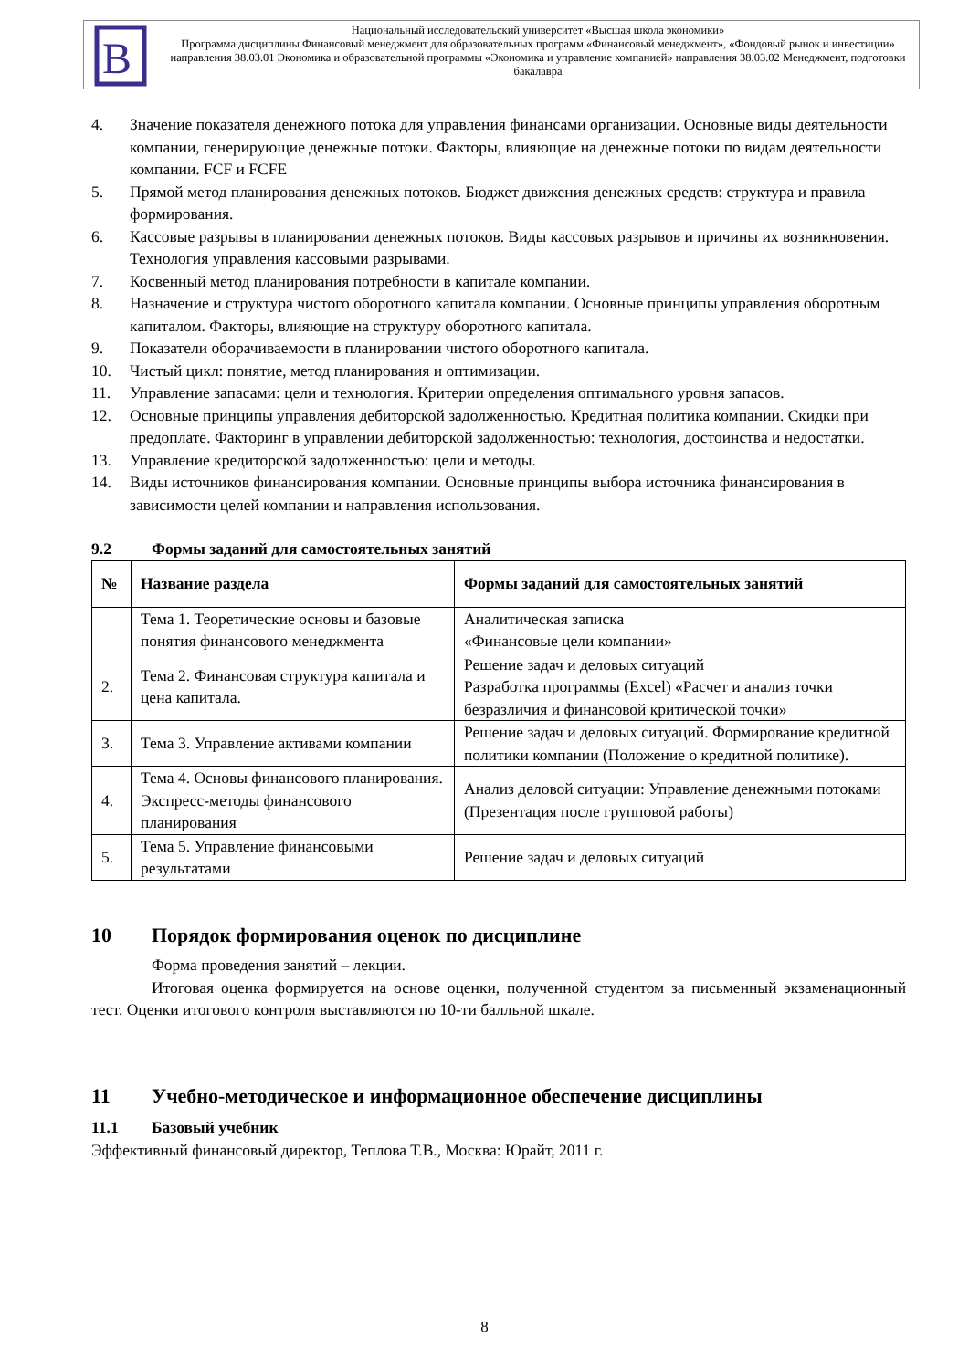В
Национальный исследовательский университет «Высшая школа экономики»
Программа дисциплины Финансовый менеджмент для образовательных программ «Финансовый менеджмент», «Фондовый рынок и инвестиции» направления 38.03.01 Экономика и образовательной программы «Экономика и управление компанией» направления 38.03.02 Менеджмент, подготовки бакалавра
4. Значение показателя денежного потока для управления финансами организации. Основные виды деятельности компании, генерирующие денежные потоки. Факторы, влияющие на денежные потоки по видам деятельности компании. FCF и FCFE
5. Прямой метод планирования денежных потоков. Бюджет движения денежных средств: структура и правила формирования.
6. Кассовые разрывы в планировании денежных потоков. Виды кассовых разрывов и причины их возникновения. Технология управления кассовыми разрывами.
7. Косвенный метод планирования потребности в капитале компании.
8. Назначение и структура чистого оборотного капитала компании. Основные принципы управления оборотным капиталом. Факторы, влияющие на структуру оборотного капитала.
9. Показатели оборачиваемости в планировании чистого оборотного капитала.
10. Чистый цикл: понятие, метод планирования и оптимизации.
11. Управление запасами: цели и технология. Критерии определения оптимального уровня запасов.
12. Основные принципы управления дебиторской задолженностью. Кредитная политика компании. Скидки при предоплате. Факторинг в управлении дебиторской задолженностью: технология, достоинства и недостатки.
13. Управление кредиторской задолженностью: цели и методы.
14. Виды источников финансирования компании. Основные принципы выбора источника финансирования в зависимости целей компании и направления использования.
9.2 Формы заданий для самостоятельных занятий
| № | Название раздела | Формы заданий для самостоятельных занятий |
| --- | --- | --- |
| | Тема 1. Теоретические основы и базовые понятия финансового менеджмента | Аналитическая записка «Финансовые цели компании» |
| 2. | Тема 2. Финансовая структура капитала и цена капитала. | Решение задач и деловых ситуаций Разработка программы (Excel) «Расчет и анализ точки безразличия и финансовой критической точки» |
| 3. | Тема 3. Управление активами компании | Решение задач и деловых ситуаций. Формирование кредитной политики компании (Положение о кредитной политике). |
| 4. | Тема 4. Основы финансового планирования. Экспресс-методы финансового планирования | Анализ деловой ситуации: Управление денежными потоками (Презентация после групповой работы) |
| 5. | Тема 5. Управление финансовыми результатами | Решение задач и деловых ситуаций |
10 Порядок формирования оценок по дисциплине
Форма проведения занятий – лекции.
Итоговая оценка формируется на основе оценки, полученной студентом за письменный экзаменационный тест. Оценки итогового контроля выставляются по 10-ти балльной шкале.
11 Учебно-методическое и информационное обеспечение дисциплины
11.1 Базовый учебник
Эффективный финансовый директор, Теплова Т.В., Москва: Юрайт, 2011 г.
8